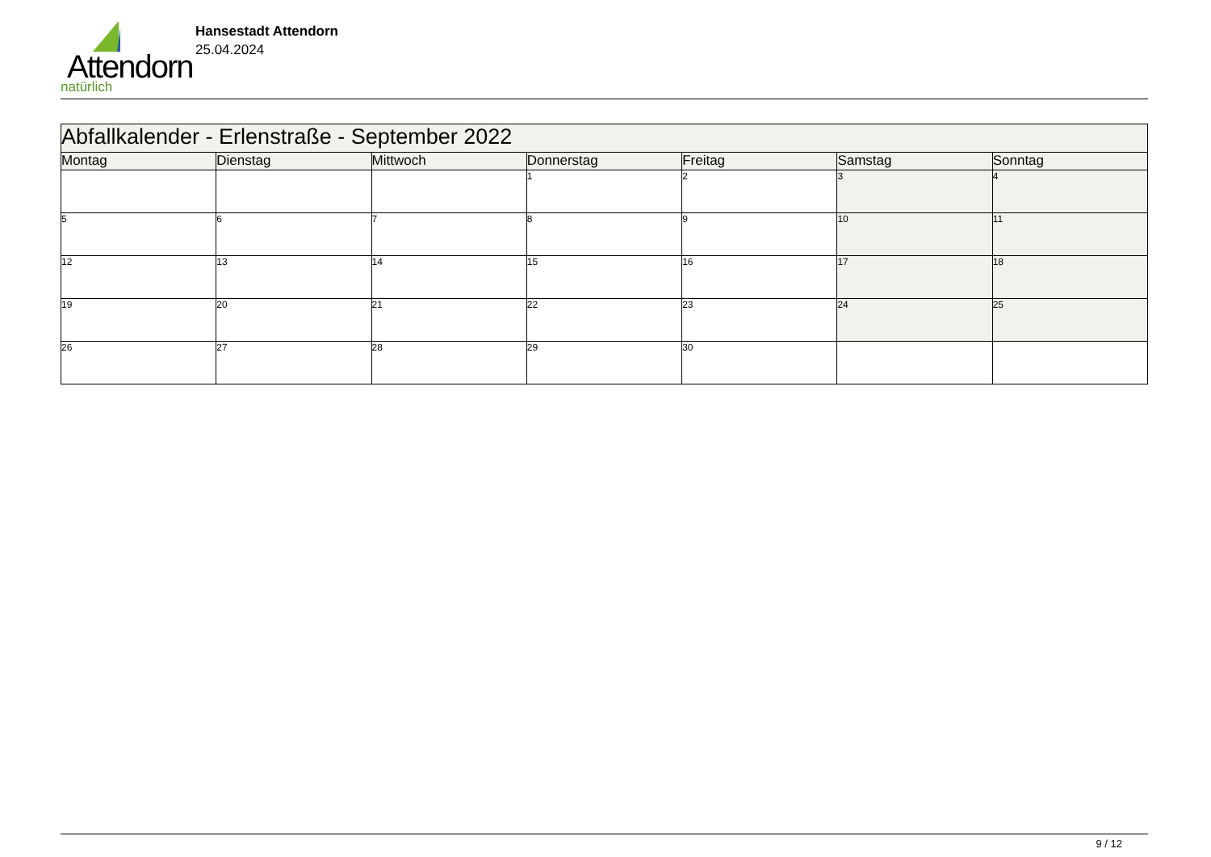Attendorn
natürlich
Hansestadt Attendorn
25.04.2024
| Abfallkalender - Erlenstraße - September 2022 | | | | | | |
| --- | --- | --- | --- | --- | --- | --- |
| Montag | Dienstag | Mittwoch | Donnerstag | Freitag | Samstag | Sonntag |
| | | | 1 | 2 | 3 | 4 |
| 5 | 6 | 7 | 8 | 9 | 10 | 11 |
| 12 | 13 | 14 | 15 | 16 | 17 | 18 |
| 19 | 20 | 21 | 22 | 23 | 24 | 25 |
| 26 | 27 | 28 | 29 | 30 | | |
9 / 12